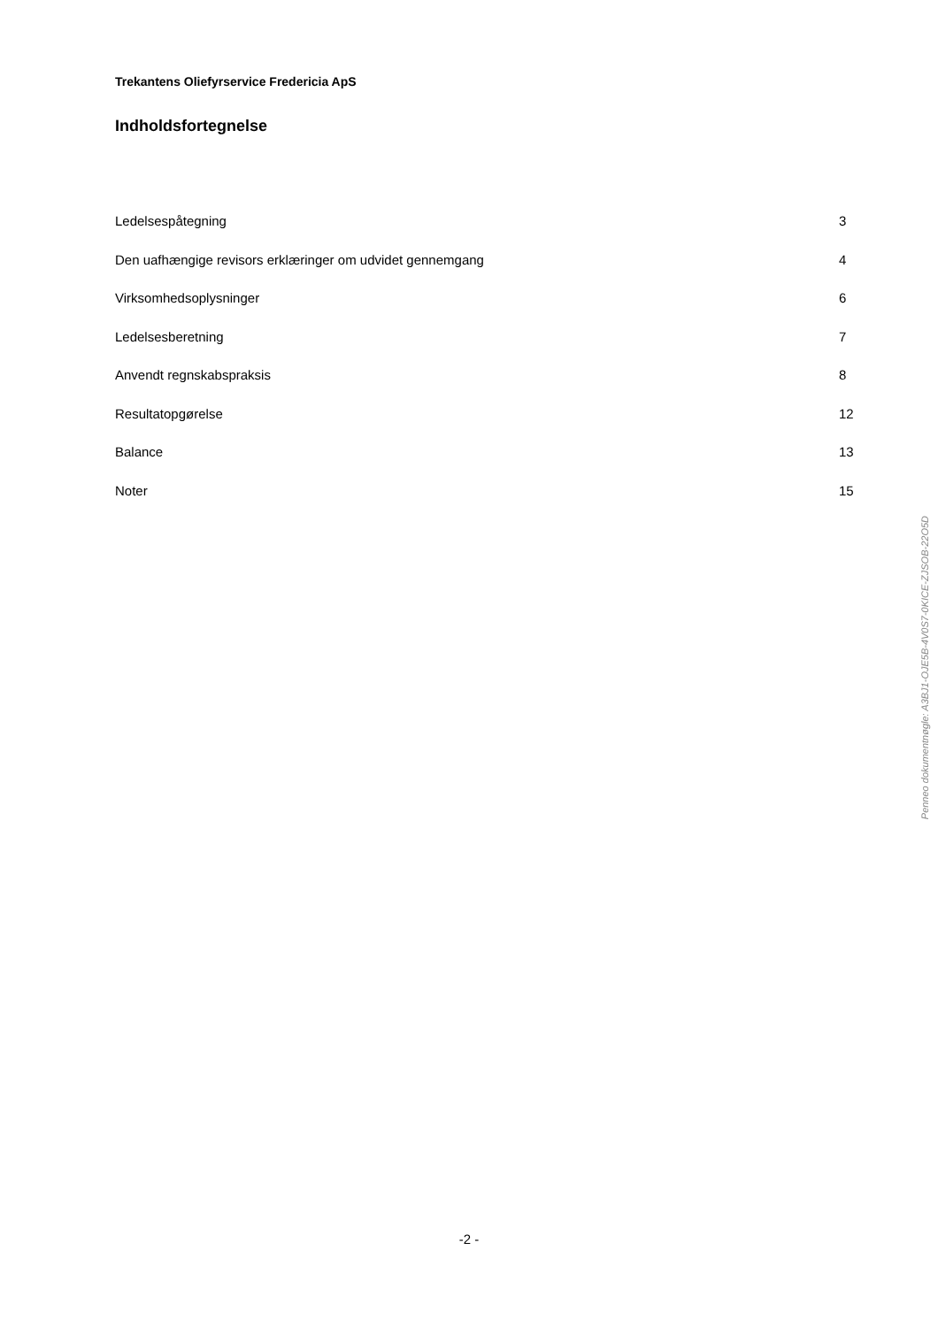Trekantens Oliefyrservice Fredericia ApS
Indholdsfortegnelse
| Ledelsespåtegning | 3 |
| Den uafhængige revisors erklæringer om udvidet gennemgang | 4 |
| Virksomhedsoplysninger | 6 |
| Ledelsesberetning | 7 |
| Anvendt regnskabspraksis | 8 |
| Resultatopgørelse | 12 |
| Balance | 13 |
| Noter | 15 |
Penneo dokumentnøgle: A3BJ1-OJE5B-4V0S7-0KICE-ZJSOB-22O5D
-2 -